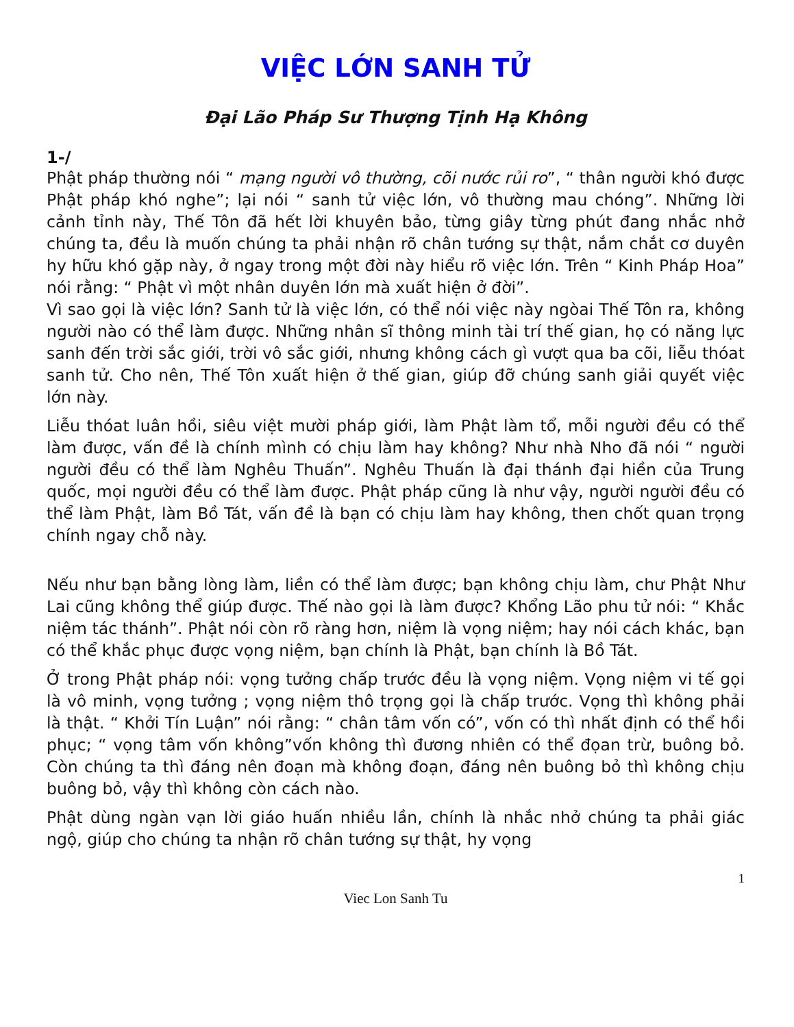VIỆC LỚN SANH TỬ
Đại Lão Pháp Sư Thượng Tịnh Hạ Không
1-/
Phật pháp thường nói “ mạng người vô thường, cõi nước rủi ro”, “ thân người khó được Phật pháp khó nghe”; lại nói “ sanh tử việc lớn, vô thường mau chóng”. Những lời cảnh tỉnh này, Thế Tôn đã hết lời khuyên bảo, từng giây từng phút đang nhắc nhở chúng ta, đều là muốn chúng ta phải nhận rõ chân tướng sự thật, nắm chắt cơ duyên hy hữu khó gặp này, ở ngay trong một đời này hiểu rõ việc lớn. Trên “ Kinh Pháp Hoa” nói rằng: “ Phật vì một nhân duyên lớn mà xuất hiện ở đời”.
Vì sao gọi là việc lớn? Sanh tử là việc lớn, có thể nói việc này ngòai Thế Tôn ra, không người nào có thể làm được. Những nhân sĩ thông minh tài trí thế gian, họ có năng lực sanh đến trời sắc giới, trời vô sắc giới, nhưng không cách gì vượt qua ba cõi, liễu thóat sanh tử. Cho nên, Thế Tôn xuất hiện ở thế gian, giúp đỡ chúng sanh giải quyết việc lớn này.
Liễu thóat luân hồi, siêu việt mười pháp giới, làm Phật làm tổ, mỗi người đều có thể làm được, vấn đề là chính mình có chịu làm hay không? Như nhà Nho đã nói “ người người đều có thể làm Nghêu Thuấn”. Nghêu Thuấn là đại thánh đại hiền của Trung quốc, mọi người đều có thể làm được. Phật pháp cũng là như vậy, người người đều có thể làm Phật, làm Bồ Tát, vấn đề là bạn có chịu làm hay không, then chốt quan trọng chính ngay chỗ này.
Nếu như bạn bằng lòng làm, liền có thể làm được; bạn không chịu làm, chư Phật Như Lai cũng không thể giúp được. Thế nào gọi là làm được? Khổng Lão phu tử nói: “ Khắc niệm tác thánh”. Phật nói còn rõ ràng hơn, niệm là vọng niệm; hay nói cách khác, bạn có thể khắc phục được vọng niệm, bạn chính là Phật, bạn chính là Bồ Tát.
Ở trong Phật pháp nói: vọng tưởng chấp trước đều là vọng niệm. Vọng niệm vi tế gọi là vô minh, vọng tưởng ; vọng niệm thô trọng gọi là chấp trước. Vọng thì không phải là thật. “ Khởi Tín Luận” nói rằng: “ chân tâm vốn có”, vốn có thì nhất định có thể hồi phục; “ vọng tâm vốn không”vốn không thì đương nhiên có thể đọan trừ, buông bỏ. Còn chúng ta thì đáng nên đoạn mà không đoạn, đáng nên buông bỏ thì không chịu buông bỏ, vậy thì không còn cách nào.
Phật dùng ngàn vạn lời giáo huấn nhiều lần, chính là nhắc nhở chúng ta phải giác ngộ, giúp cho chúng ta nhận rõ chân tướng sự thật, hy vọng
1
Viec Lon Sanh Tu